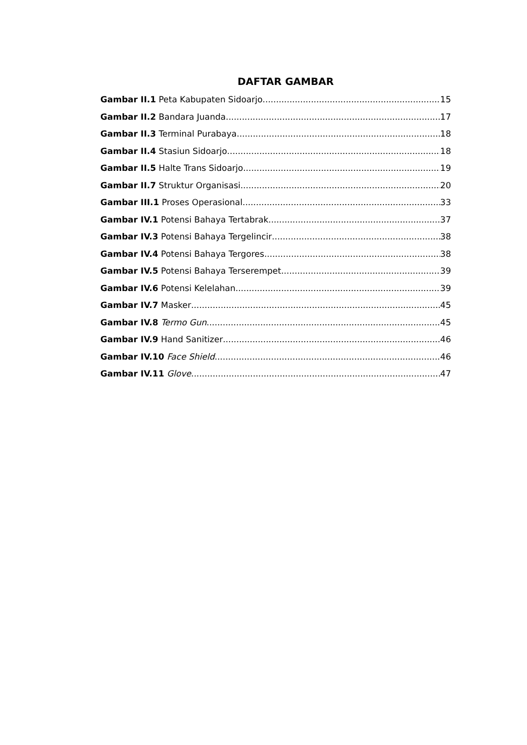DAFTAR GAMBAR
Gambar II.1 Peta Kabupaten Sidoarjo 15
Gambar II.2 Bandara Juanda 17
Gambar II.3 Terminal Purabaya 18
Gambar II.4 Stasiun Sidoarjo 18
Gambar II.5 Halte Trans Sidoarjo 19
Gambar II.7 Struktur Organisasi 20
Gambar III.1 Proses Operasional 33
Gambar IV.1 Potensi Bahaya Tertabrak 37
Gambar IV.3 Potensi Bahaya Tergelincir 38
Gambar IV.4 Potensi Bahaya Tergores 38
Gambar IV.5 Potensi Bahaya Terserempet 39
Gambar IV.6 Potensi Kelelahan 39
Gambar IV.7 Masker 45
Gambar IV.8 Termo Gun 45
Gambar IV.9 Hand Sanitizer 46
Gambar IV.10 Face Shield 46
Gambar IV.11 Glove 47